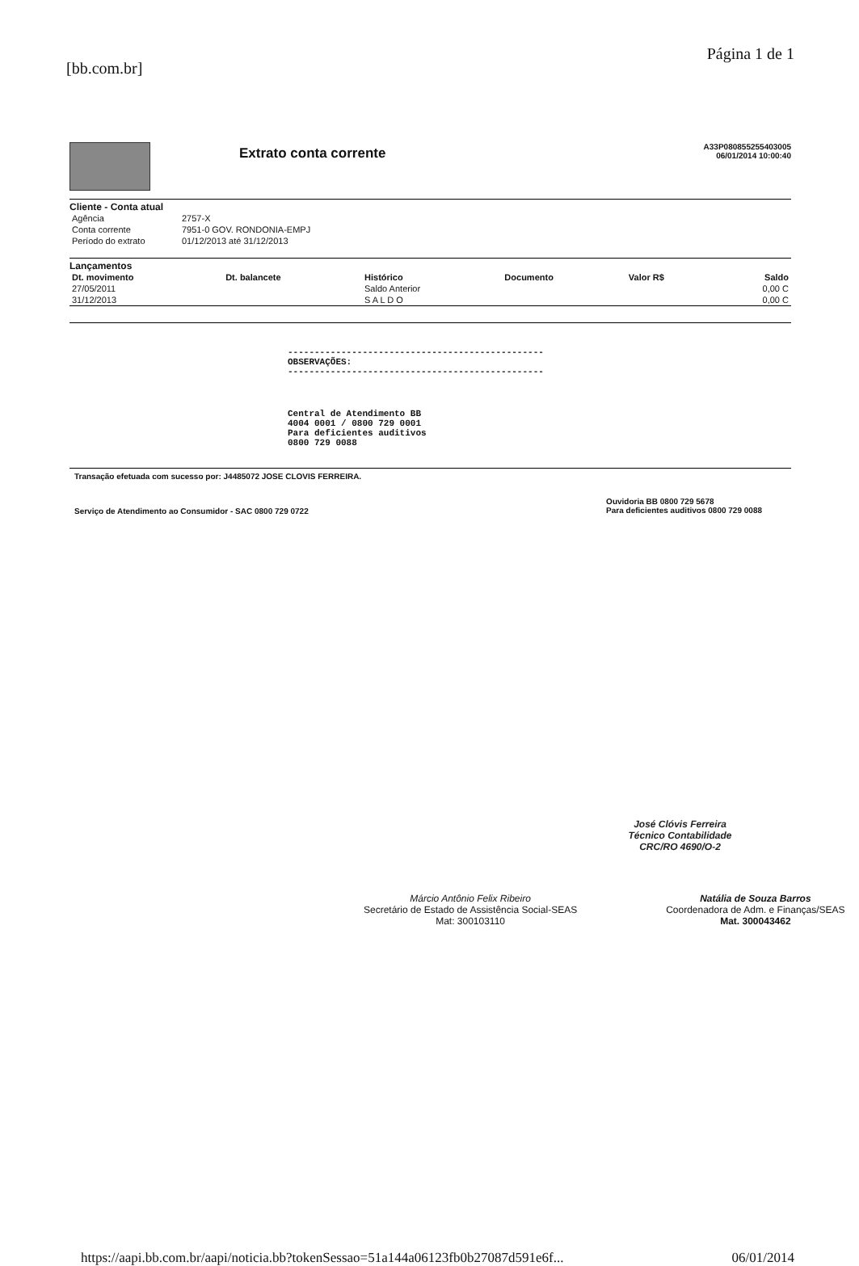[bb.com.br]
Página 1 de 1
Extrato conta corrente
A33P080855255403005
06/01/2014 10:00:40
Cliente - Conta atual
| Agência | 2757-X |
| Conta corrente | 7951-0 GOV. RONDONIA-EMPJ |
| Período do extrato | 01/12/2013 até 31/12/2013 |
Lançamentos
| Dt. movimento | Dt. balancete | Histórico | Documento | Valor R$ | Saldo |
| --- | --- | --- | --- | --- | --- |
| 27/05/2011 | | Saldo Anterior | | | 0,00 C |
| 31/12/2013 | | S A L D O | | | 0,00 C |
------------------------------------------------
OBSERVAÇÕES:
------------------------------------------------
Central de Atendimento BB
4004 0001 / 0800 729 0001
Para deficientes auditivos
0800 729 0088
Transação efetuada com sucesso por: J4485072 JOSE CLOVIS FERREIRA.
Serviço de Atendimento ao Consumidor - SAC 0800 729 0722
Ouvidoria BB 0800 729 5678
Para deficientes auditivos 0800 729 0088
José Clóvis Ferreira
Técnico Contabilidade
CRC/RO 4690/O-2
Márcio Antônio Felix Ribeiro
Secretário de Estado de Assistência Social-SEAS
Mat: 300103110
Natália de Souza Barros
Coordenadora de Adm. e Finanças/SEAS
Mat. 300043462
https://aapi.bb.com.br/aapi/noticia.bb?tokenSessao=51a144a06123fb0b27087d591e6f...
06/01/2014